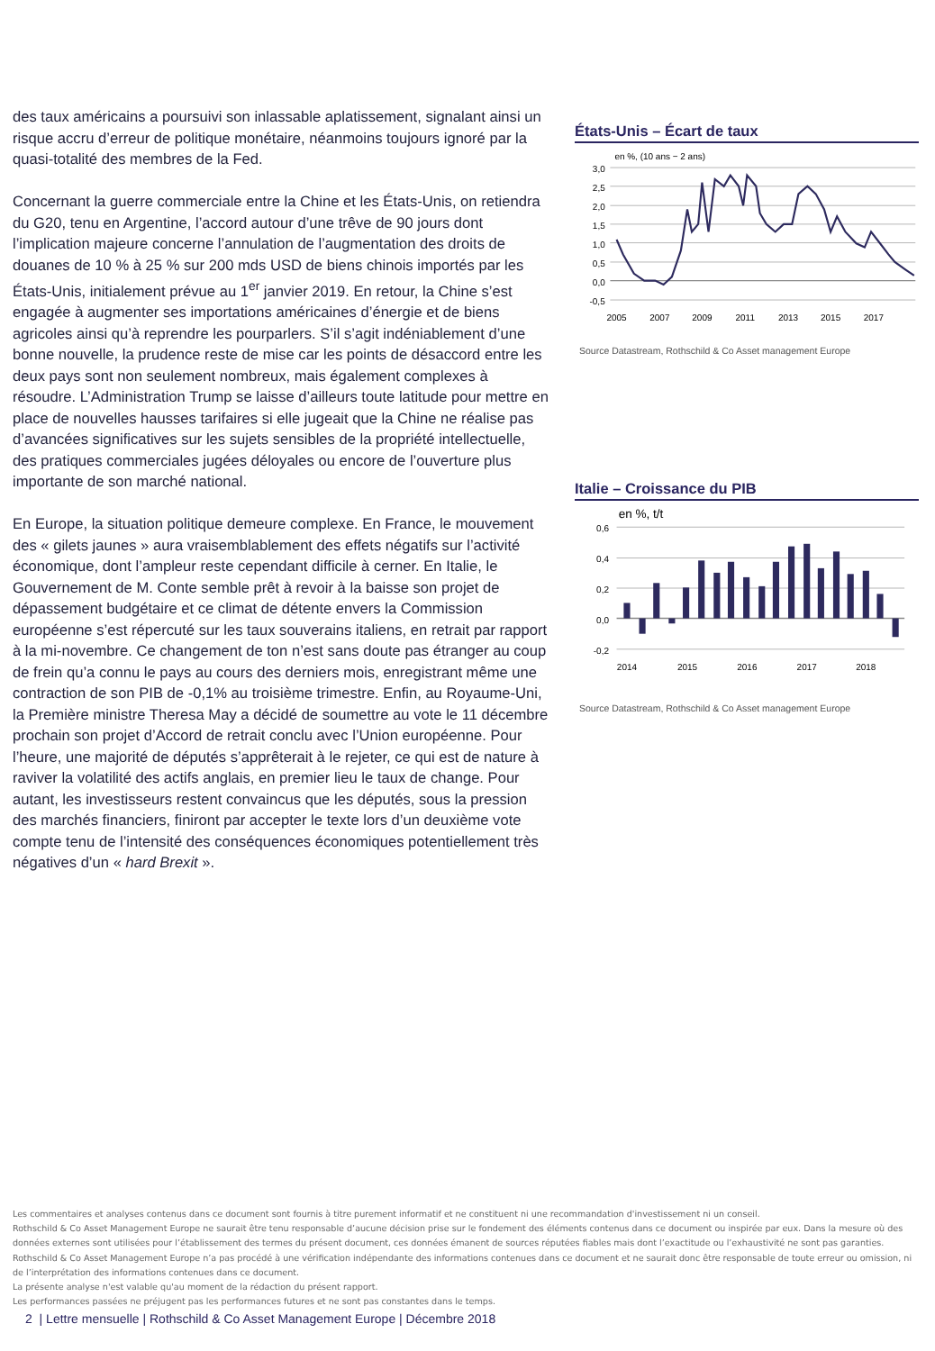des taux américains a poursuivi son inlassable aplatissement, signalant ainsi un risque accru d’erreur de politique monétaire, néanmoins toujours ignoré par la quasi-totalité des membres de la Fed.
Concernant la guerre commerciale entre la Chine et les États-Unis, on retiendra du G20, tenu en Argentine, l’accord autour d’une trêve de 90 jours dont l’implication majeure concerne l’annulation de l’augmentation des droits de douanes de 10 % à 25 % sur 200 mds USD de biens chinois importés par les États-Unis, initialement prévue au 1<sup>er</sup> janvier 2019. En retour, la Chine s’est engagée à augmenter ses importations américaines d’énergie et de biens agricoles ainsi qu’à reprendre les pourparlers. S’il s’agit indéniablement d’une bonne nouvelle, la prudence reste de mise car les points de désaccord entre les deux pays sont non seulement nombreux, mais également complexes à résoudre. L’Administration Trump se laisse d’ailleurs toute latitude pour mettre en place de nouvelles hausses tarifaires si elle jugeait que la Chine ne réalise pas d’avancées significatives sur les sujets sensibles de la propriété intellectuelle, des pratiques commerciales jugées déloyales ou encore de l’ouverture plus importante de son marché national.
En Europe, la situation politique demeure complexe. En France, le mouvement des « gilets jaunes » aura vraisemblablement des effets négatifs sur l’activité économique, dont l’ampleur reste cependant difficile à cerner. En Italie, le Gouvernement de M. Conte semble prêt à revoir à la baisse son projet de dépassement budgétaire et ce climat de détente envers la Commission européenne s’est répercuté sur les taux souverains italiens, en retrait par rapport à la mi-novembre. Ce changement de ton n’est sans doute pas étranger au coup de frein qu’a connu le pays au cours des derniers mois, enregistrant même une contraction de son PIB de -0,1% au troisième trimestre. Enfin, au Royaume-Uni, la Première ministre Theresa May a décidé de soumettre au vote le 11 décembre prochain son projet d’Accord de retrait conclu avec l’Union européenne. Pour l’heure, une majorité de députés s’apprêterait à le rejeter, ce qui est de nature à raviver la volatilité des actifs anglais, en premier lieu le taux de change. Pour autant, les investisseurs restent convaincus que les députés, sous la pression des marchés financiers, finiront par accepter le texte lors d’un deuxième vote compte tenu de l’intensité des conséquences économiques potentiellement très négatives d’un « hard Brexit ».
États-Unis – Écart de taux
en %, (10 ans − 2 ans)
3,0
2,5
2,0
1,5
1,0
0,5
0,0
-0,5
2005
2007
2009
2011
2013
2015
2017
Source Datastream, Rothschild & Co Asset management Europe
Italie – Croissance du PIB
en %, t/t
0,6
0,4
0,2
0,0
-0,2
2014
2015
2016
2017
2018
Source Datastream, Rothschild & Co Asset management Europe
Les commentaires et analyses contenus dans ce document sont fournis à titre purement informatif et ne constituent ni une recommandation d'investissement ni un conseil.
Rothschild & Co Asset Management Europe ne saurait être tenu responsable d’aucune décision prise sur le fondement des éléments contenus dans ce document ou inspirée par eux. Dans la mesure où des données externes sont utilisées pour l’établissement des termes du présent document, ces données émanent de sources réputées fiables mais dont l’exactitude ou l’exhaustivité ne sont pas garanties. Rothschild & Co Asset Management Europe n’a pas procédé à une vérification indépendante des informations contenues dans ce document et ne saurait donc être responsable de toute erreur ou omission, ni de l’interprétation des informations contenues dans ce document.
La présente analyse n'est valable qu'au moment de la rédaction du présent rapport.
Les performances passées ne préjugent pas les performances futures et ne sont pas constantes dans le temps.
2 | Lettre mensuelle | Rothschild & Co Asset Management Europe | Décembre 2018